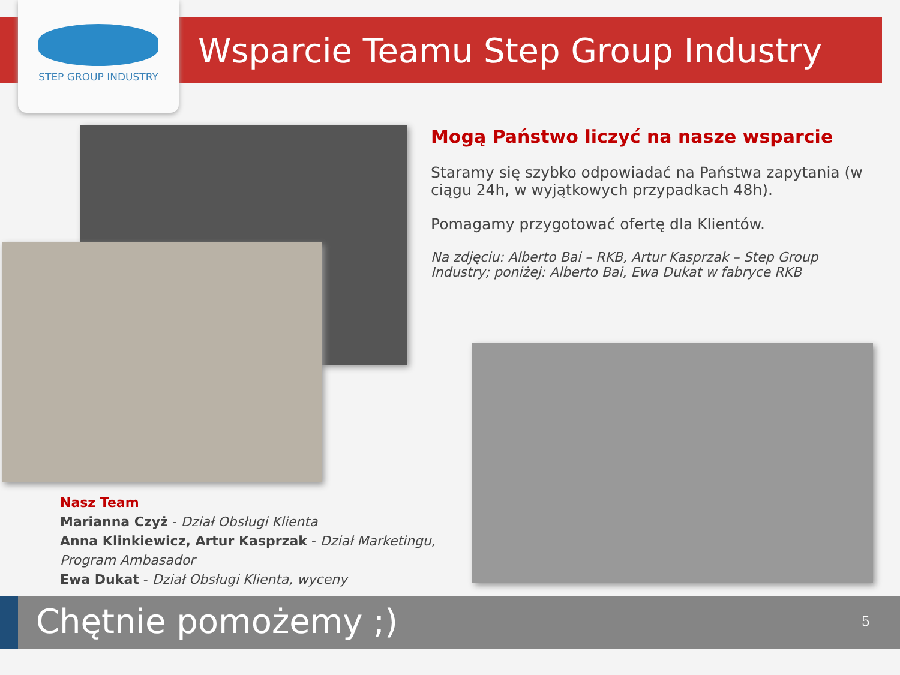STEP GROUP INDUSTRY
Wsparcie Teamu Step Group Industry
Mogą Państwo liczyć na nasze wsparcie
Staramy się szybko odpowiadać na Państwa zapytania (w ciągu 24h, w wyjątkowych przypadkach 48h).
Pomagamy przygotować ofertę dla Klientów.
Na zdjęciu: Alberto Bai – RKB, Artur Kasprzak – Step Group Industry; poniżej: Alberto Bai, Ewa Dukat w fabryce RKB
Nasz Team
Marianna Czyż - Dział Obsługi Klienta
Anna Klinkiewicz, Artur Kasprzak - Dział Marketingu,
Program Ambasador
Ewa Dukat - Dział Obsługi Klienta, wyceny
Chętnie pomożemy ;) 5